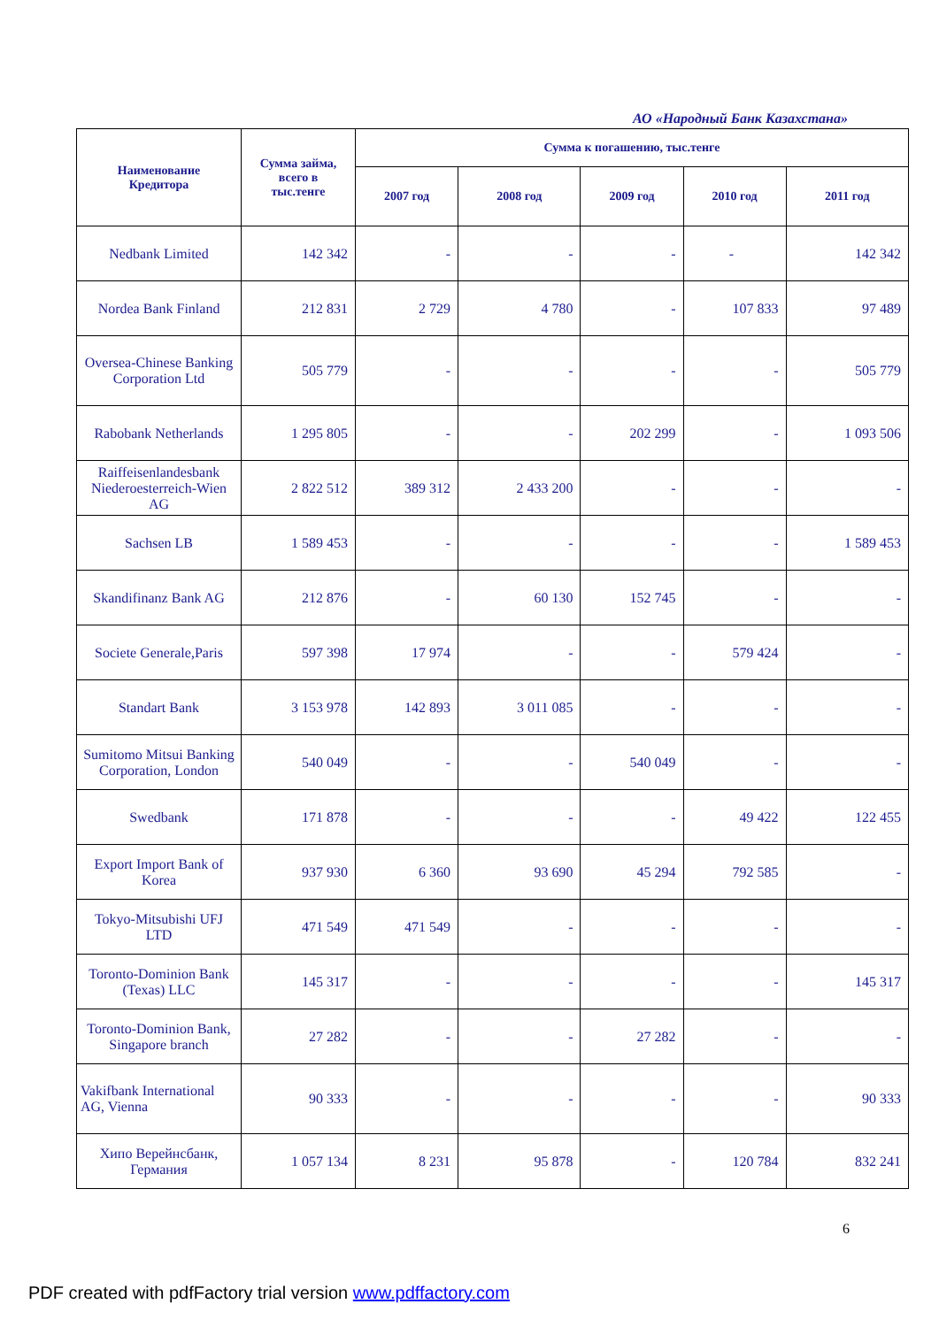АО «Народный Банк Казахстана»
| Наименование Кредитора | Сумма займа, всего в тыс.тенге | Сумма к погашению, тыс.тенге | | | | |
| --- | --- | --- | --- | --- | --- | --- |
| | | 2007 год | 2008 год | 2009 год | 2010 год | 2011 год |
| Nedbank Limited | 142 342 | - | - | - | - | 142 342 |
| Nordea Bank Finland | 212 831 | 2 729 | 4 780 | - | 107 833 | 97 489 |
| Oversea-Chinese Banking Corporation Ltd | 505 779 | - | - | - | - | 505 779 |
| Rabobank Netherlands | 1 295 805 | - | - | 202 299 | - | 1 093 506 |
| Raiffeisenlandesbank Niederoesterreich-Wien AG | 2 822 512 | 389 312 | 2 433 200 | - | - | - |
| Sachsen LB | 1 589 453 | - | - | - | - | 1 589 453 |
| Skandifinanz Bank AG | 212 876 | - | 60 130 | 152 745 | - | - |
| Societe Generale,Paris | 597 398 | 17 974 | - | - | 579 424 | - |
| Standart Bank | 3 153 978 | 142 893 | 3 011 085 | - | - | - |
| Sumitomo Mitsui Banking Corporation, London | 540 049 | - | - | 540 049 | - | - |
| Swedbank | 171 878 | - | - | - | 49 422 | 122 455 |
| Export Import Bank of Korea | 937 930 | 6 360 | 93 690 | 45 294 | 792 585 | - |
| Tokyo-Mitsubishi UFJ LTD | 471 549 | 471 549 | - | - | - | - |
| Toronto-Dominion Bank (Texas) LLC | 145 317 | - | - | - | - | 145 317 |
| Toronto-Dominion Bank, Singapore branch | 27 282 | - | - | 27 282 | - | - |
| Vakifbank International AG, Vienna | 90 333 | - | - | - | - | 90 333 |
| Хипо Верейнсбанк, Германия | 1 057 134 | 8 231 | 95 878 | - | 120 784 | 832 241 |
6
PDF created with pdfFactory trial version www.pdffactory.com